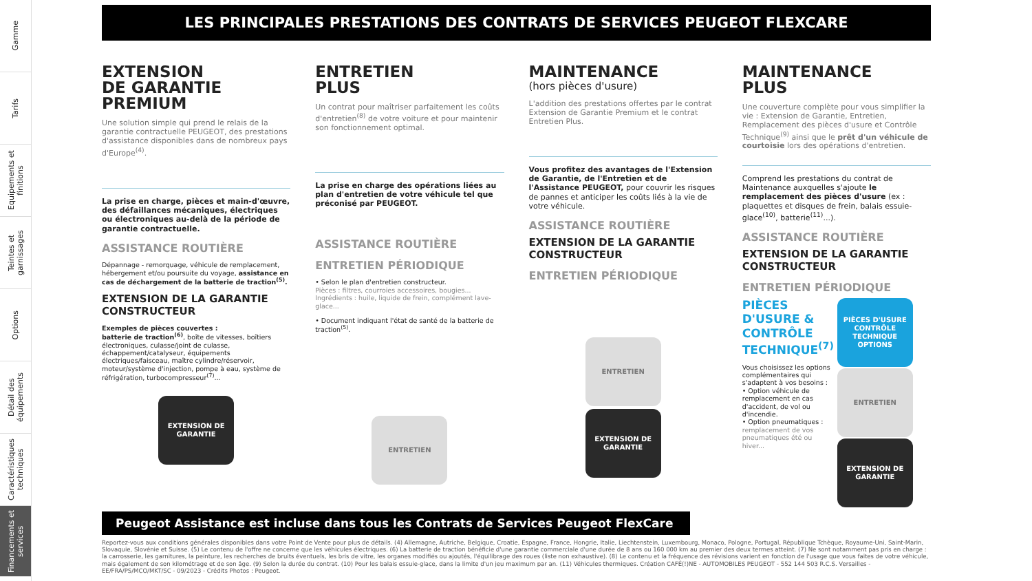Gamme
Tarifs
Equipements et finitions
Teintes et garnissages
Options
Détail des équipements
Caractéristiques techniques
Financements et services
LES PRINCIPALES PRESTATIONS DES CONTRATS DE SERVICES PEUGEOT FLEXCARE
EXTENSION
DE GARANTIE
PREMIUM
Une solution simple qui prend le relais de la garantie contractuelle PEUGEOT, des prestations d'assistance disponibles dans de nombreux pays d'Europe<sup>(4)</sup>.
La prise en charge, pièces et main-d'œuvre, des défaillances mécaniques, électriques ou électroniques au-delà de la période de garantie contractuelle.
ASSISTANCE ROUTIÈRE
Dépannage - remorquage, véhicule de remplacement, hébergement et/ou poursuite du voyage, assistance en cas de déchargement de la batterie de traction<sup>(5)</sup>.
EXTENSION DE LA GARANTIE CONSTRUCTEUR
Exemples de pièces couvertes :
batterie de traction<sup>(6)</sup>, boîte de vitesses, boîtiers électroniques, culasse/joint de culasse, échappement/catalyseur, équipements électriques/faisceau, maître cylindre/réservoir, moteur/système d'injection, pompe à eau, système de réfrigération, turbocompresseur<sup>(7)</sup>...
EXTENSION DE GARANTIE
ENTRETIEN
PLUS
Un contrat pour maîtriser parfaitement les coûts d'entretien<sup>(8)</sup> de votre voiture et pour maintenir son fonctionnement optimal.
La prise en charge des opérations liées au plan d'entretien de votre véhicule tel que préconisé par PEUGEOT.
ASSISTANCE ROUTIÈRE
ENTRETIEN PÉRIODIQUE
• Selon le plan d'entretien constructeur.
Pièces : filtres, courroies accessoires, bougies...
Ingrédients : huile, liquide de frein, complément lave-glace...
• Document indiquant l'état de santé de la batterie de traction<sup>(5)</sup>.
ENTRETIEN
MAINTENANCE
(hors pièces d'usure)
L'addition des prestations offertes par le contrat Extension de Garantie Premium et le contrat Entretien Plus.
Vous profitez des avantages de l'Extension de Garantie, de l'Entretien et de l'Assistance PEUGEOT, pour couvrir les risques de pannes et anticiper les coûts liés à la vie de votre véhicule.
ASSISTANCE ROUTIÈRE
EXTENSION DE LA GARANTIE CONSTRUCTEUR
ENTRETIEN PÉRIODIQUE
ENTRETIEN
EXTENSION DE GARANTIE
MAINTENANCE
PLUS
Une couverture complète pour vous simplifier la vie : Extension de Garantie, Entretien, Remplacement des pièces d'usure et Contrôle Technique<sup>(9)</sup> ainsi que le prêt d'un véhicule de courtoisie lors des opérations d'entretien.
Comprend les prestations du contrat de Maintenance auxquelles s'ajoute le remplacement des pièces d'usure (ex : plaquettes et disques de frein, balais essuie-glace<sup>(10)</sup>, batterie<sup>(11)</sup>...).
ASSISTANCE ROUTIÈRE
EXTENSION DE LA GARANTIE CONSTRUCTEUR
ENTRETIEN PÉRIODIQUE
PIÈCES D'USURE & CONTRÔLE TECHNIQUE<sup>(7)</sup>
Vous choisissez les options complémentaires qui s'adaptent à vos besoins :
• Option véhicule de remplacement en cas d'accident, de vol ou d'incendie.
• Option pneumatiques : remplacement de vos pneumatiques été ou hiver...
PIÈCES D'USURE CONTRÔLE TECHNIQUE OPTIONS
ENTRETIEN
EXTENSION DE GARANTIE
Peugeot Assistance est incluse dans tous les Contrats de Services Peugeot FlexCare
Reportez-vous aux conditions générales disponibles dans votre Point de Vente pour plus de détails. (4) Allemagne, Autriche, Belgique, Croatie, Espagne, France, Hongrie, Italie, Liechtenstein, Luxembourg, Monaco, Pologne, Portugal, République Tchèque, Royaume-Uni, Saint-Marin, Slovaquie, Slovénie et Suisse. (5) Le contenu de l'offre ne concerne que les véhicules électriques. (6) La batterie de traction bénéficie d'une garantie commerciale d'une durée de 8 ans ou 160 000 km au premier des deux termes atteint. (7) Ne sont notamment pas pris en charge : la carrosserie, les garnitures, la peinture, les recherches de bruits éventuels, les bris de vitre, les organes modifiés ou ajoutés, l'équilibrage des roues (liste non exhaustive). (8) Le contenu et la fréquence des révisions varient en fonction de l'usage que vous faites de votre véhicule, mais également de son kilométrage et de son âge. (9) Selon la durée du contrat. (10) Pour les balais essuie-glace, dans la limite d'un jeu maximum par an. (11) Véhicules thermiques. Création CAFÉ(!)NE - AUTOMOBILES PEUGEOT - 552 144 503 R.C.S. Versailles - EE/FRA/PS/MCO/MKT/SC - 09/2023 - Crédits Photos : Peugeot.